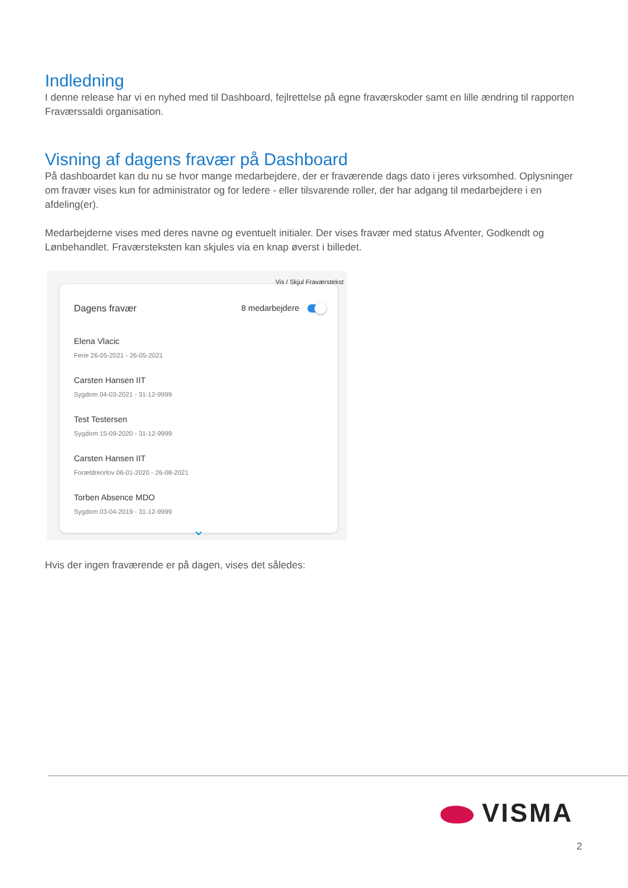Indledning
I denne release har vi en nyhed med til Dashboard, fejlrettelse på egne fraværskoder samt en lille ændring til rapporten Fraværssaldi organisation.
Visning af dagens fravær på Dashboard
På dashboardet kan du nu se hvor mange medarbejdere, der er fraværende dags dato i jeres virksomhed. Oplysninger om fravær vises kun for administrator og for ledere - eller tilsvarende roller, der har adgang til medarbejdere i en afdeling(er).
Medarbejderne vises med deres navne og eventuelt initialer. Der vises fravær med status Afventer, Godkendt og Lønbehandlet. Fraværsteksten kan skjules via en knap øverst i billedet.
Dagens fravær 8 medarbejdere
Elena Vlacic
Ferie 26-05-2021 - 26-05-2021
Carsten Hansen IIT
Sygdom 04-03-2021 - 31-12-9999
Test Testersen
Sygdom 15-09-2020 - 31-12-9999
Carsten Hansen IIT
Forældreorlov 06-01-2020 - 26-08-2021
Torben Absence MDO
Sygdom 03-04-2019 - 31-12-9999
⌄
Vis / Skjul Fraværstekst
Hvis der ingen fraværende er på dagen, vises det således:
VISMA
2